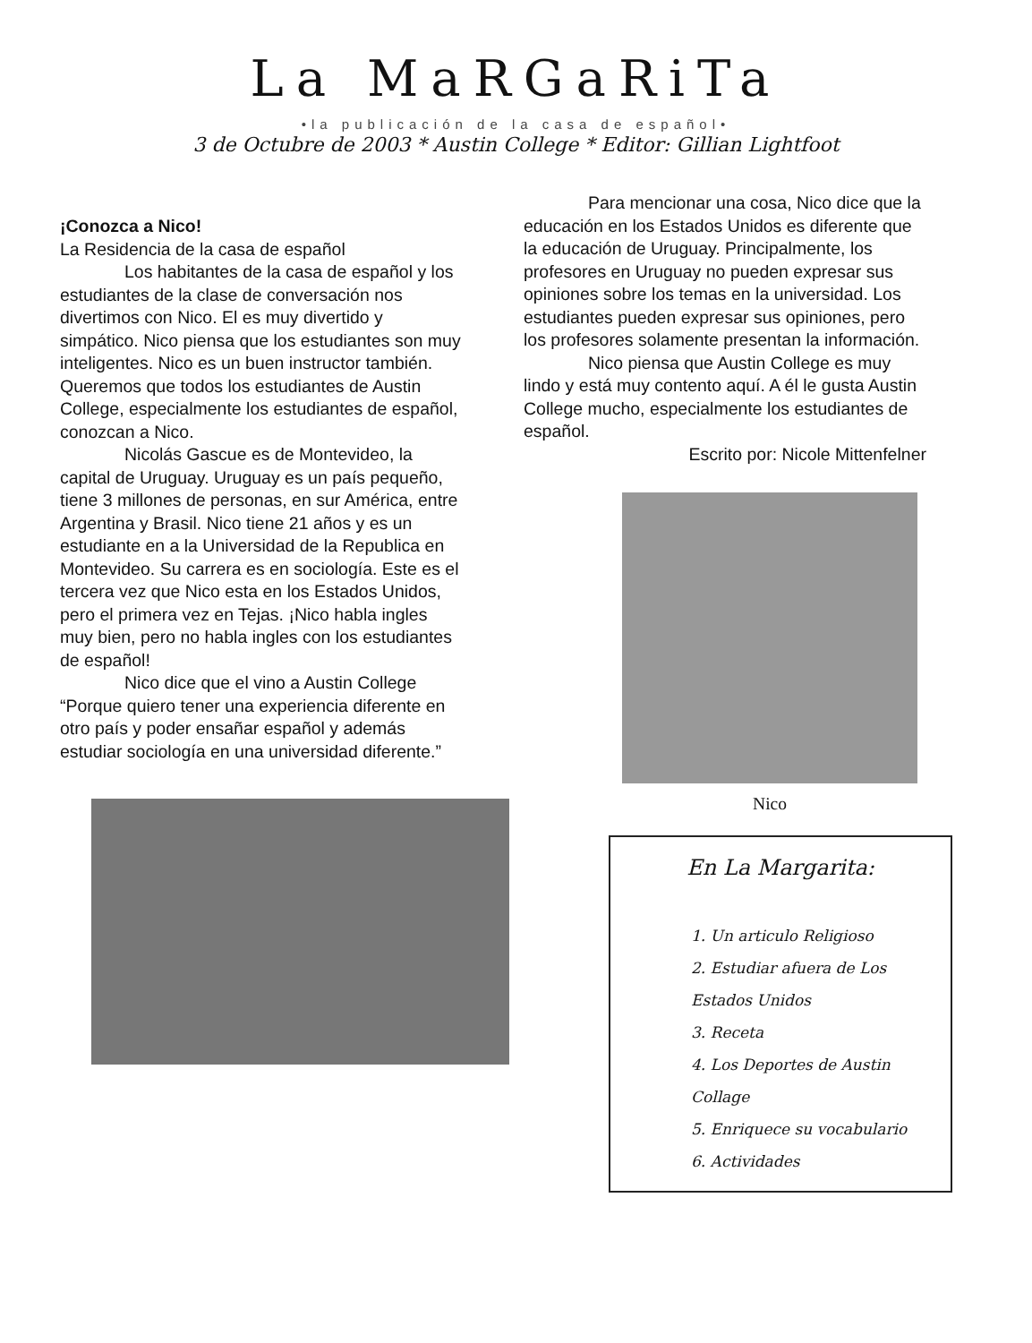La MaRGaRiTa
•la publicación de la casa de español•
3 de Octubre de 2003 * Austin College * Editor: Gillian Lightfoot
¡Conozca a Nico!
La Residencia de la casa de español
Los habitantes de la casa de español y los estudiantes de la clase de conversación nos divertimos con Nico. El es muy divertido y simpático. Nico piensa que los estudiantes son muy inteligentes. Nico es un buen instructor también. Queremos que todos los estudiantes de Austin College, especialmente los estudiantes de español, conozcan a Nico.
Nicolás Gascue es de Montevideo, la capital de Uruguay. Uruguay es un país pequeño, tiene 3 millones de personas, en sur América, entre Argentina y Brasil. Nico tiene 21 años y es un estudiante en a la Universidad de la Republica en Montevideo. Su carrera es en sociología. Este es el tercera vez que Nico esta en los Estados Unidos, pero el primera vez en Tejas. ¡Nico habla ingles muy bien, pero no habla ingles con los estudiantes de español!
Nico dice que el vino a Austin College “Porque quiero tener una experiencia diferente en otro país y poder ensañar español y además estudiar sociología en una universidad diferente.”
Para mencionar una cosa, Nico dice que la educación en los Estados Unidos es diferente que la educación de Uruguay. Principalmente, los profesores en Uruguay no pueden expresar sus opiniones sobre los temas en la universidad. Los estudiantes pueden expresar sus opiniones, pero los profesores solamente presentan la información.
Nico piensa que Austin College es muy lindo y está muy contento aquí. A él le gusta Austin College mucho, especialmente los estudiantes de español.
Escrito por: Nicole Mittenfelner
Nico
En La Margarita:
1. Un articulo Religioso
2. Estudiar afuera de Los Estados Unidos
3. Receta
4. Los Deportes de Austin Collage
5. Enriquece su vocabulario
6. Actividades